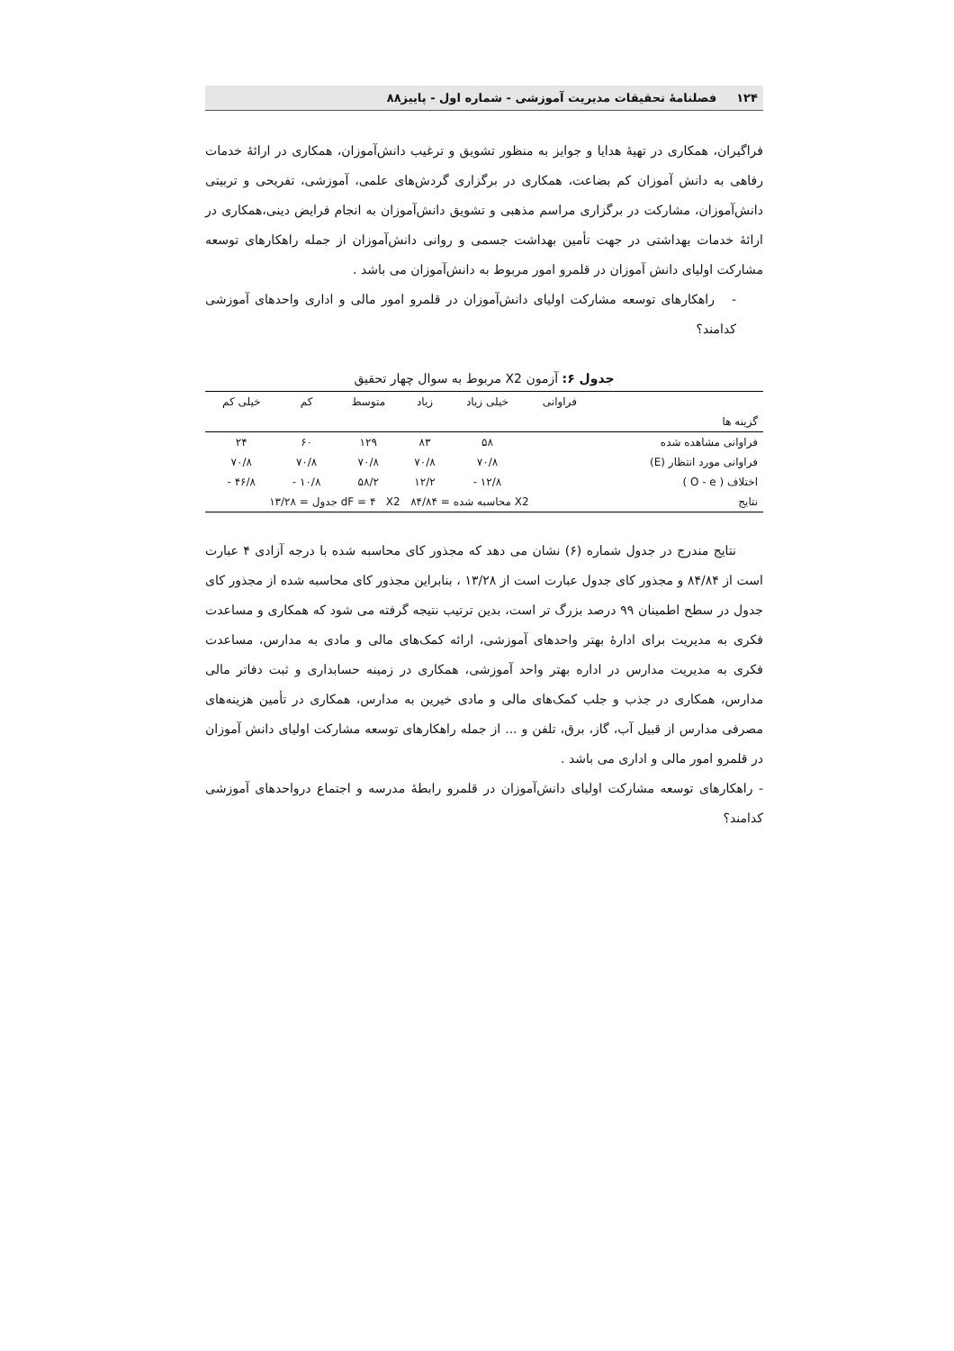۱۲۴ فصلنامهٔ تحقیقات مدیریت آموزشی - شماره اول - پاییز۸۸
فراگیران، همکاری در تهیهٔ هدایا و جوایز به منظور تشویق و ترغیب دانش‌آموزان، همکاری در ارائهٔ خدمات رفاهی به دانش آموزان کم بضاعت، همکاری در برگزاری گردش‌های علمی، آموزشی، تفریحی و تربیتی دانش‌آموزان، مشارکت در برگزاری مراسم مذهبی و تشویق دانش‌آموزان به انجام فرایض دینی،همکاری در ارائهٔ خدمات بهداشتی در جهت تأمین بهداشت جسمی و روانی دانش‌آموزان از جمله راهکارهای توسعه مشارکت اولیای دانش آموزان در قلمرو امور مربوط به دانش‌آموزان می باشد .
- راهکارهای توسعه مشارکت اولیای دانش‌آموزان در قلمرو امور مالی و اداری واحدهای آموزشی کدامند؟
جدول ۶: آزمون X2 مربوط به سوال چهار تحقیق
| | فراوانی | خیلی زیاد | زیاد | متوسط | کم | خیلی کم |
| --- | --- | --- | --- | --- | --- | --- |
| گزینه ها | | | | | | |
| فراوانی مشاهده شده | | ۵۸ | ۸۳ | ۱۲۹ | ۶۰ | ۲۴ |
| فراوانی مورد انتظار (E) | | ۷۰/۸ | ۷۰/۸ | ۷۰/۸ | ۷۰/۸ | ۷۰/۸ |
| اختلاف ( O - e ) | | ۱۲/۸ - | ۱۲/۲ | ۵۸/۲ | ۱۰/۸ - | ۴۶/۸ - |
| نتایج | X2 محاسبه شده = ۸۴/۸۴ dF = ۴ X2 جدول = ۱۳/۲۸ | | | | | |
نتایج مندرج در جدول شماره (۶) نشان می دهد که مجذور کای محاسبه شده با درجه آزادی ۴ عبارت است از ۸۴/۸۴ و مجذور کای جدول عبارت است از ۱۳/۲۸ ، بنابراین مجذور کای محاسبه شده از مجذور کای جدول در سطح اطمینان ۹۹ درصد بزرگ تر است، بدین ترتیب نتیجه گرفته می شود که همکاری و مساعدت فکری به مدیریت برای ادارهٔ بهتر واحدهای آموزشی، ارائه کمک‌های مالی و مادی به مدارس، مساعدت فکری به مدیریت مدارس در اداره بهتر واحد آموزشی، همکاری در زمینه حسابداری و ثبت دفاتر مالی مدارس، همکاری در جذب و جلب کمک‌های مالی و مادی خیرین به مدارس، همکاری در تأمین هزینه‌های مصرفی مدارس از قبیل آب، گاز، برق، تلفن و ... از جمله راهکارهای توسعه مشارکت اولیای دانش آموزان در قلمرو امور مالی و اداری می باشد .
- راهکارهای توسعه مشارکت اولیای دانش‌آموزان در قلمرو رابطهٔ مدرسه و اجتماع درواحدهای آموزشی کدامند؟